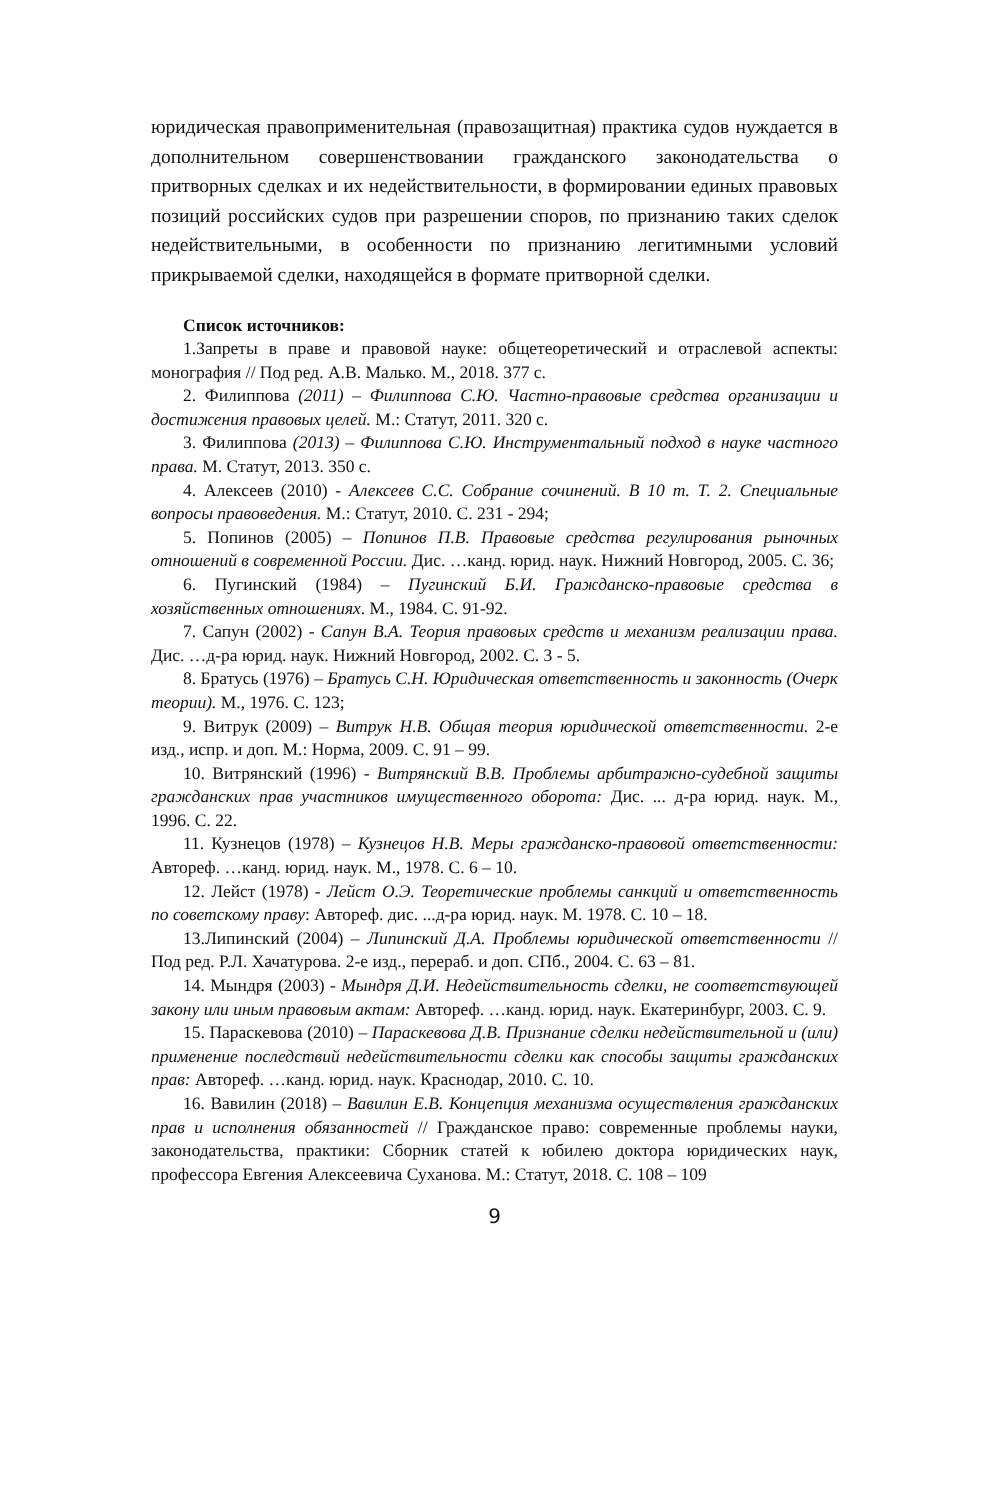юридическая правоприменительная (правозащитная) практика судов нуждается в дополнительном совершенствовании гражданского законодательства о притворных сделках и их недействительности, в формировании единых правовых позиций российских судов при разрешении споров, по признанию таких сделок недействительными, в особенности по признанию легитимными условий прикрываемой сделки, находящейся в формате притворной сделки.
Список источников:
1.Запреты в праве и правовой науке: общетеоретический и отраслевой аспекты: монография // Под ред. А.В. Малько. М., 2018. 377 с.
2. Филиппова (2011) – Филиппова С.Ю. Частно-правовые средства организации и достижения правовых целей. М.: Статут, 2011. 320 с.
3. Филиппова (2013) – Филиппова С.Ю. Инструментальный подход в науке частного права. М. Статут, 2013. 350 с.
4. Алексеев (2010) - Алексеев С.С. Собрание сочинений. В 10 т. Т. 2. Специальные вопросы правоведения. М.: Статут, 2010. С. 231 - 294;
5. Попинов (2005) – Попинов П.В. Правовые средства регулирования рыночных отношений в современной России. Дис. …канд. юрид. наук. Нижний Новгород, 2005. С. 36;
6. Пугинский (1984) – Пугинский Б.И. Гражданско-правовые средства в хозяйственных отношениях. М., 1984. С. 91-92.
7. Сапун (2002) - Сапун В.А. Теория правовых средств и механизм реализации права. Дис. …д-ра юрид. наук. Нижний Новгород, 2002. С. 3 - 5.
8. Братусь (1976) – Братусь С.Н. Юридическая ответственность и законность (Очерк теории). М., 1976. С. 123;
9. Витрук (2009) – Витрук Н.В. Общая теория юридической ответственности. 2-е изд., испр. и доп. М.: Норма, 2009. С. 91 – 99.
10. Витрянский (1996) - Витрянский В.В. Проблемы арбитражно-судебной защиты гражданских прав участников имущественного оборота: Дис. ... д-ра юрид. наук. М., 1996. С. 22.
11. Кузнецов (1978) – Кузнецов Н.В. Меры гражданско-правовой ответственности: Автореф. …канд. юрид. наук. М., 1978. С. 6 – 10.
12. Лейст (1978) - Лейст О.Э. Теоретические проблемы санкций и ответственность по советскому праву: Автореф. дис. ...д-ра юрид. наук. М. 1978. С. 10 – 18.
13.Липинский (2004) – Липинский Д.А. Проблемы юридической ответственности // Под ред. Р.Л. Хачатурова. 2-е изд., перераб. и доп. СПб., 2004. С. 63 – 81.
14. Мындря (2003) - Мындря Д.И. Недействительность сделки, не соответствующей закону или иным правовым актам: Автореф. …канд. юрид. наук. Екатеринбург, 2003. С. 9.
15. Параскевова (2010) – Параскевова Д.В. Признание сделки недействительной и (или) применение последствий недействительности сделки как способы защиты гражданских прав: Автореф. …канд. юрид. наук. Краснодар, 2010. С. 10.
16. Вавилин (2018) – Вавилин Е.В. Концепция механизма осуществления гражданских прав и исполнения обязанностей // Гражданское право: современные проблемы науки, законодательства, практики: Сборник статей к юбилею доктора юридических наук, профессора Евгения Алексеевича Суханова. М.: Статут, 2018. С. 108 – 109
9